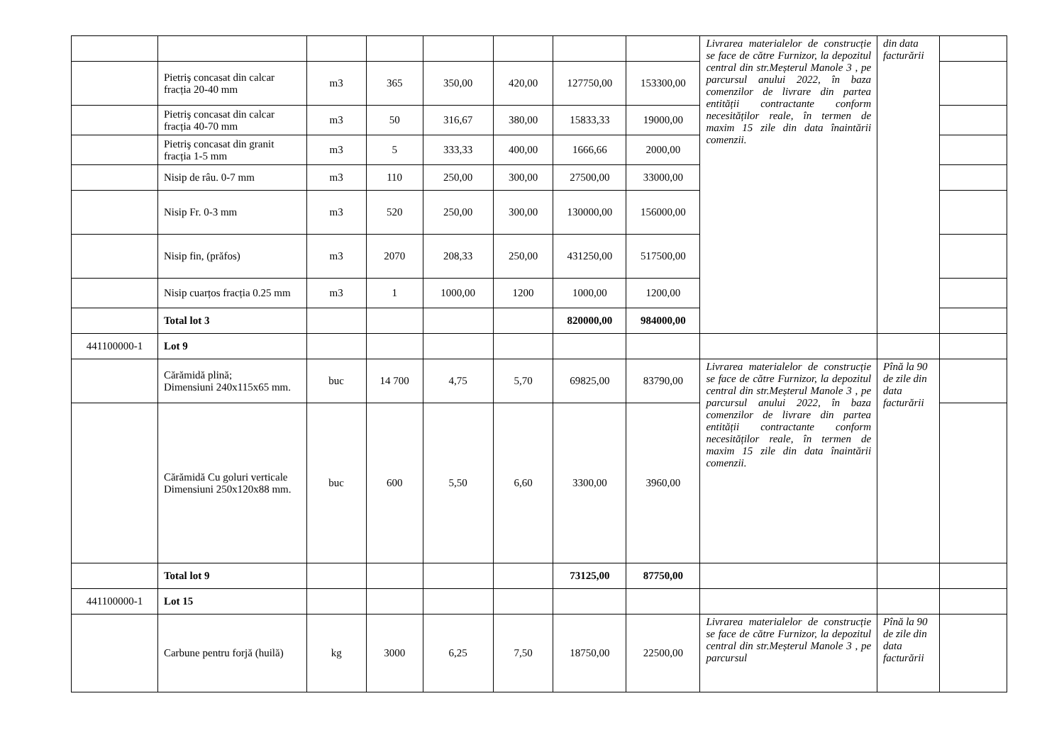| | | | | | | | | Livrarea materialelor de construcție se face de către Furnizor, la depozitul central din str.Meșterul Manole 3 , pe parcursul anului 2022, în baza comenzilor de livrare din partea entității contractante conform necesităților reale, în termen de maxim 15 zile din data înaintării comenzii. | din data facturării | |
| | Pietriş concasat din calcar fracția 20-40 mm | m3 | 365 | 350,00 | 420,00 | 127750,00 | 153300,00 | | | |
| | Pietriş concasat din calcar fracția 40-70 mm | m3 | 50 | 316,67 | 380,00 | 15833,33 | 19000,00 | | | |
| | Pietriş concasat din granit fracția 1-5 mm | m3 | 5 | 333,33 | 400,00 | 1666,66 | 2000,00 | | | |
| | Nisip de râu. 0-7 mm | m3 | 110 | 250,00 | 300,00 | 27500,00 | 33000,00 | | | |
| | Nisip Fr. 0-3 mm | m3 | 520 | 250,00 | 300,00 | 130000,00 | 156000,00 | | | |
| | Nisip fin, (prăfos) | m3 | 2070 | 208,33 | 250,00 | 431250,00 | 517500,00 | | | |
| | Nisip cuarțos fracția 0.25 mm | m3 | 1 | 1000,00 | 1200 | 1000,00 | 1200,00 | | | |
| | Total lot 3 | | | | | 820000,00 | 984000,00 | | | |
| 441100000-1 | Lot 9 | | | | | | | | | |
| | Cărămidă plină; Dimensiuni 240x115x65 mm. | buc | 14 700 | 4,75 | 5,70 | 69825,00 | 83790,00 | Livrarea materialelor de construcție se face de către Furnizor, la depozitul central din str.Meșterul Manole 3 , pe parcursul anului 2022, în baza comenzilor de livrare din partea entității contractante conform necesităților reale, în termen de maxim 15 zile din data înaintării comenzii. | Pînă la 90 de zile din data facturării | |
| | Cărămidă Cu goluri verticale Dimensiuni 250x120x88 mm. | buc | 600 | 5,50 | 6,60 | 3300,00 | 3960,00 | | | |
| | Total lot 9 | | | | | 73125,00 | 87750,00 | | | |
| 441100000-1 | Lot 15 | | | | | | | | | |
| | Carbune pentru forjă (huilă) | kg | 3000 | 6,25 | 7,50 | 18750,00 | 22500,00 | Livrarea materialelor de construcție se face de către Furnizor, la depozitul central din str.Meșterul Manole 3 , pe parcursul | Pînă la 90 de zile din data facturării | |